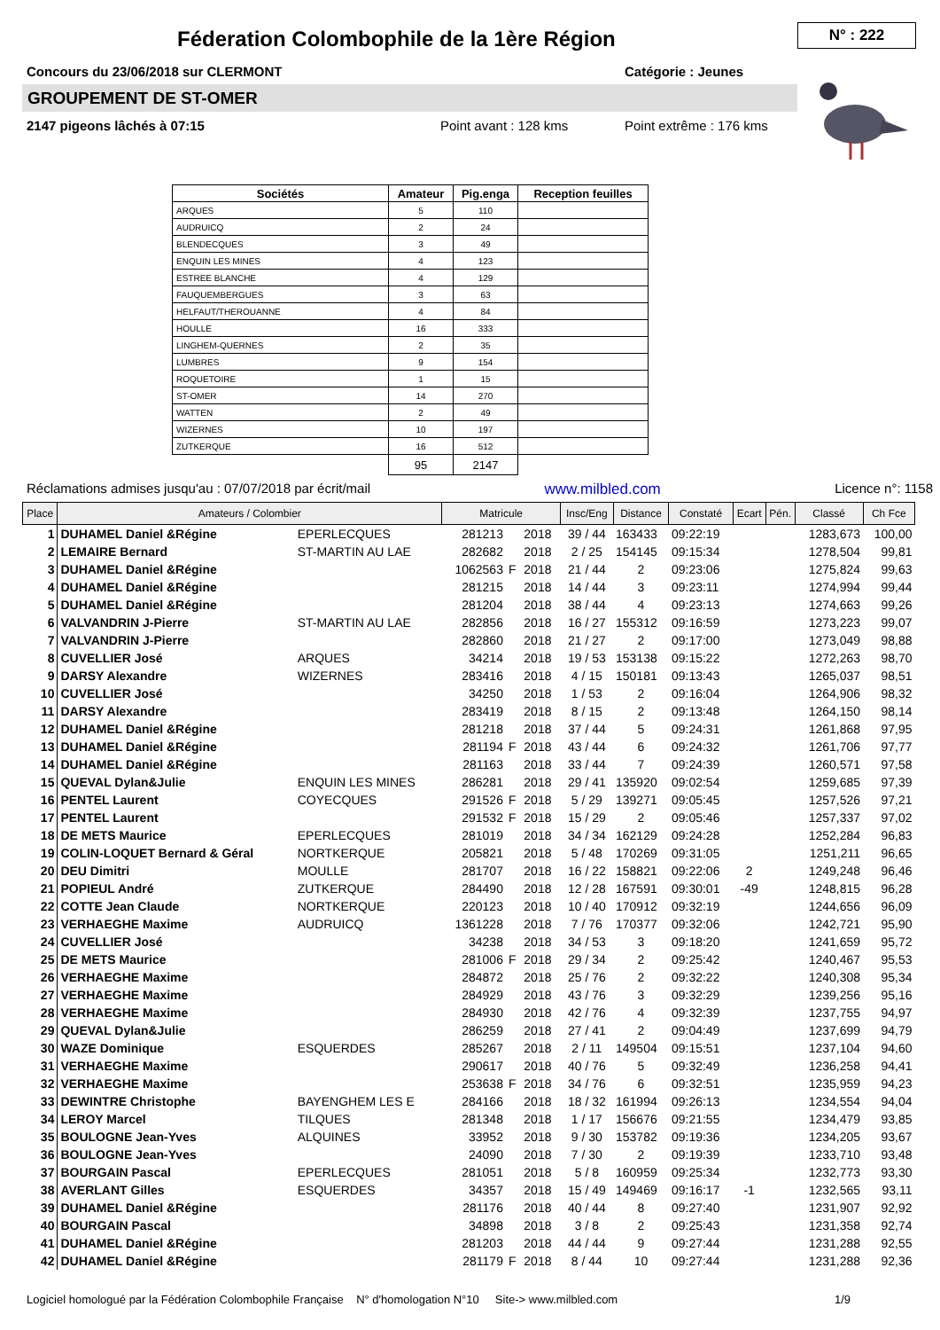Féderation Colombophile de la 1ère Région
N° : 222
Concours du 23/06/2018 sur CLERMONT
Catégorie : Jeunes
GROUPEMENT DE ST-OMER
2147 pigeons lâchés à 07:15 Point avant : 128 kms Point extrême : 176 kms
| Sociétés | Amateur | Pig.enga | Reception feuilles |
| --- | --- | --- | --- |
| ARQUES | 5 | 110 | |
| AUDRUICQ | 2 | 24 | |
| BLENDECQUES | 3 | 49 | |
| ENQUIN LES MINES | 4 | 123 | |
| ESTREE BLANCHE | 4 | 129 | |
| FAUQUEMBERGUES | 3 | 63 | |
| HELFAUT/THEROUANNE | 4 | 84 | |
| HOULLE | 16 | 333 | |
| LINGHEM-QUERNES | 2 | 35 | |
| LUMBRES | 9 | 154 | |
| ROQUETOIRE | 1 | 15 | |
| ST-OMER | 14 | 270 | |
| WATTEN | 2 | 49 | |
| WIZERNES | 10 | 197 | |
| ZUTKERQUE | 16 | 512 | |
| | 95 | 2147 | |
Réclamations admises jusqu'au : 07/07/2018 par écrit/mail www.milbled.com Licence n°: 1158
| Place | Amateurs / Colombier | | Matricule | | | Insc/Eng | Distance | Constaté | Ecart | Pén. | Classé | Ch Fce |
| --- | --- | --- | --- | --- | --- | --- | --- | --- | --- | --- | --- | --- |
| 1 | DUHAMEL Daniel &Régine | EPERLECQUES | 281213 | | 2018 | 39 / 44 | 163433 | 09:22:19 | | | 1283,673 | 100,00 |
| 2 | LEMAIRE Bernard | ST-MARTIN AU LAE | 282682 | | 2018 | 2 / 25 | 154145 | 09:15:34 | | | 1278,504 | 99,81 |
| 3 | DUHAMEL Daniel &Régine | | 1062563 | F | 2018 | 21 / 44 | 2 | 09:23:06 | | | 1275,824 | 99,63 |
| 4 | DUHAMEL Daniel &Régine | | 281215 | | 2018 | 14 / 44 | 3 | 09:23:11 | | | 1274,994 | 99,44 |
| 5 | DUHAMEL Daniel &Régine | | 281204 | | 2018 | 38 / 44 | 4 | 09:23:13 | | | 1274,663 | 99,26 |
| 6 | VALVANDRIN J-Pierre | ST-MARTIN AU LAE | 282856 | | 2018 | 16 / 27 | 155312 | 09:16:59 | | | 1273,223 | 99,07 |
| 7 | VALVANDRIN J-Pierre | | 282860 | | 2018 | 21 / 27 | 2 | 09:17:00 | | | 1273,049 | 98,88 |
| 8 | CUVELLIER José | ARQUES | 34214 | | 2018 | 19 / 53 | 153138 | 09:15:22 | | | 1272,263 | 98,70 |
| 9 | DARSY Alexandre | WIZERNES | 283416 | | 2018 | 4 / 15 | 150181 | 09:13:43 | | | 1265,037 | 98,51 |
| 10 | CUVELLIER José | | 34250 | | 2018 | 1 / 53 | 2 | 09:16:04 | | | 1264,906 | 98,32 |
| 11 | DARSY Alexandre | | 283419 | | 2018 | 8 / 15 | 2 | 09:13:48 | | | 1264,150 | 98,14 |
| 12 | DUHAMEL Daniel &Régine | | 281218 | | 2018 | 37 / 44 | 5 | 09:24:31 | | | 1261,868 | 97,95 |
| 13 | DUHAMEL Daniel &Régine | | 281194 | F | 2018 | 43 / 44 | 6 | 09:24:32 | | | 1261,706 | 97,77 |
| 14 | DUHAMEL Daniel &Régine | | 281163 | | 2018 | 33 / 44 | 7 | 09:24:39 | | | 1260,571 | 97,58 |
| 15 | QUEVAL Dylan&Julie | ENQUIN LES MINES | 286281 | | 2018 | 29 / 41 | 135920 | 09:02:54 | | | 1259,685 | 97,39 |
| 16 | PENTEL Laurent | COYECQUES | 291526 | F | 2018 | 5 / 29 | 139271 | 09:05:45 | | | 1257,526 | 97,21 |
| 17 | PENTEL Laurent | | 291532 | F | 2018 | 15 / 29 | 2 | 09:05:46 | | | 1257,337 | 97,02 |
| 18 | DE METS Maurice | EPERLECQUES | 281019 | | 2018 | 34 / 34 | 162129 | 09:24:28 | | | 1252,284 | 96,83 |
| 19 | COLIN-LOQUET Bernard & Géral | NORTKERQUE | 205821 | | 2018 | 5 / 48 | 170269 | 09:31:05 | | | 1251,211 | 96,65 |
| 20 | DEU Dimitri | MOULLE | 281707 | | 2018 | 16 / 22 | 158821 | 09:22:06 | 2 | | 1249,248 | 96,46 |
| 21 | POPIEUL André | ZUTKERQUE | 284490 | | 2018 | 12 / 28 | 167591 | 09:30:01 | -49 | | 1248,815 | 96,28 |
| 22 | COTTE Jean Claude | NORTKERQUE | 220123 | | 2018 | 10 / 40 | 170912 | 09:32:19 | | | 1244,656 | 96,09 |
| 23 | VERHAEGHE Maxime | AUDRUICQ | 1361228 | | 2018 | 7 / 76 | 170377 | 09:32:06 | | | 1242,721 | 95,90 |
| 24 | CUVELLIER José | | 34238 | | 2018 | 34 / 53 | 3 | 09:18:20 | | | 1241,659 | 95,72 |
| 25 | DE METS Maurice | | 281006 | F | 2018 | 29 / 34 | 2 | 09:25:42 | | | 1240,467 | 95,53 |
| 26 | VERHAEGHE Maxime | | 284872 | | 2018 | 25 / 76 | 2 | 09:32:22 | | | 1240,308 | 95,34 |
| 27 | VERHAEGHE Maxime | | 284929 | | 2018 | 43 / 76 | 3 | 09:32:29 | | | 1239,256 | 95,16 |
| 28 | VERHAEGHE Maxime | | 284930 | | 2018 | 42 / 76 | 4 | 09:32:39 | | | 1237,755 | 94,97 |
| 29 | QUEVAL Dylan&Julie | | 286259 | | 2018 | 27 / 41 | 2 | 09:04:49 | | | 1237,699 | 94,79 |
| 30 | WAZE Dominique | ESQUERDES | 285267 | | 2018 | 2 / 11 | 149504 | 09:15:51 | | | 1237,104 | 94,60 |
| 31 | VERHAEGHE Maxime | | 290617 | | 2018 | 40 / 76 | 5 | 09:32:49 | | | 1236,258 | 94,41 |
| 32 | VERHAEGHE Maxime | | 253638 | F | 2018 | 34 / 76 | 6 | 09:32:51 | | | 1235,959 | 94,23 |
| 33 | DEWINTRE Christophe | BAYENGHEM LES E | 284166 | | 2018 | 18 / 32 | 161994 | 09:26:13 | | | 1234,554 | 94,04 |
| 34 | LEROY Marcel | TILQUES | 281348 | | 2018 | 1 / 17 | 156676 | 09:21:55 | | | 1234,479 | 93,85 |
| 35 | BOULOGNE Jean-Yves | ALQUINES | 33952 | | 2018 | 9 / 30 | 153782 | 09:19:36 | | | 1234,205 | 93,67 |
| 36 | BOULOGNE Jean-Yves | | 24090 | | 2018 | 7 / 30 | 2 | 09:19:39 | | | 1233,710 | 93,48 |
| 37 | BOURGAIN Pascal | EPERLECQUES | 281051 | | 2018 | 5 / 8 | 160959 | 09:25:34 | | | 1232,773 | 93,30 |
| 38 | AVERLANT Gilles | ESQUERDES | 34357 | | 2018 | 15 / 49 | 149469 | 09:16:17 | -1 | | 1232,565 | 93,11 |
| 39 | DUHAMEL Daniel &Régine | | 281176 | | 2018 | 40 / 44 | 8 | 09:27:40 | | | 1231,907 | 92,92 |
| 40 | BOURGAIN Pascal | | 34898 | | 2018 | 3 / 8 | 2 | 09:25:43 | | | 1231,358 | 92,74 |
| 41 | DUHAMEL Daniel &Régine | | 281203 | | 2018 | 44 / 44 | 9 | 09:27:44 | | | 1231,288 | 92,55 |
| 42 | DUHAMEL Daniel &Régine | | 281179 | F | 2018 | 8 / 44 | 10 | 09:27:44 | | | 1231,288 | 92,36 |
Logiciel homologué par la Fédération Colombophile Française N° d'homologation N°10 Site-> www.milbled.com 1/9